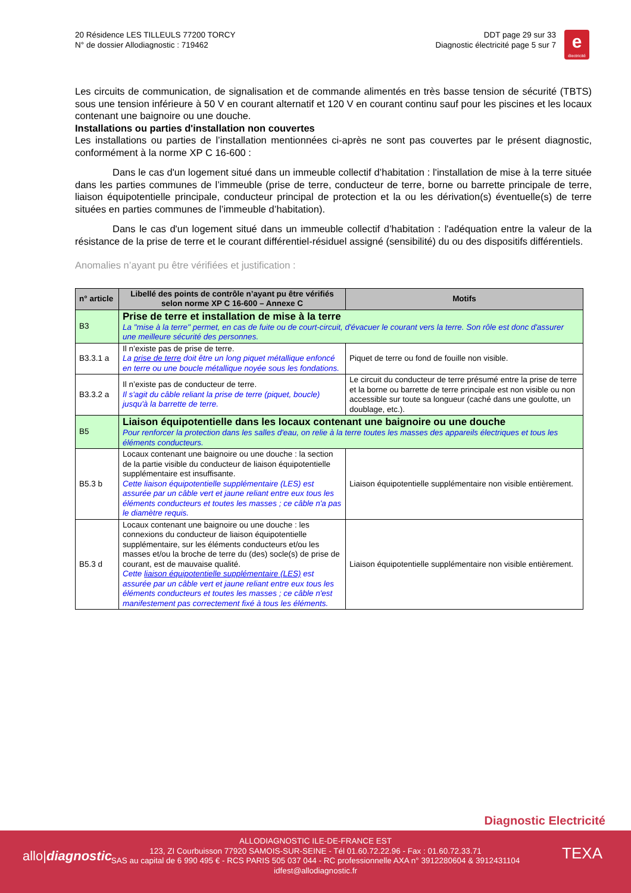20 Résidence LES TILLEULS 77200 TORCY
N° de dossier Allodiagnostic : 719462
DDT page 29 sur 33
Diagnostic électricité page 5 sur 7
e
électricité
Les circuits de communication, de signalisation et de commande alimentés en très basse tension de sécurité (TBTS) sous une tension inférieure à 50 V en courant alternatif et 120 V en courant continu sauf pour les piscines et les locaux contenant une baignoire ou une douche.
Installations ou parties d'installation non couvertes
Les installations ou parties de l’installation mentionnées ci-après ne sont pas couvertes par le présent diagnostic, conformément à la norme XP C 16-600 :
Dans le cas d'un logement situé dans un immeuble collectif d’habitation : l'installation de mise à la terre située dans les parties communes de l’immeuble (prise de terre, conducteur de terre, borne ou barrette principale de terre, liaison équipotentielle principale, conducteur principal de protection et la ou les dérivation(s) éventuelle(s) de terre situées en parties communes de l’immeuble d’habitation).
Dans le cas d'un logement situé dans un immeuble collectif d’habitation : l'adéquation entre la valeur de la résistance de la prise de terre et le courant différentiel-résiduel assigné (sensibilité) du ou des dispositifs différentiels.
Anomalies n’ayant pu être vérifiées et justification :
| n° article | Libellé des points de contrôle n’ayant pu être vérifiés selon norme XP C 16-600 – Annexe C | Motifs |
| --- | --- | --- |
| B3 | Prise de terre et installation de mise à la terre La "mise à la terre" permet, en cas de fuite ou de court-circuit, d'évacuer le courant vers la terre. Son rôle est donc d'assurer une meilleure sécurité des personnes. | |
| B3.3.1 a | Il n’existe pas de prise de terre. La prise de terre doit être un long piquet métallique enfoncé en terre ou une boucle métallique noyée sous les fondations. | Piquet de terre ou fond de fouille non visible. |
| B3.3.2 a | Il n’existe pas de conducteur de terre. Il s'agit du câble reliant la prise de terre (piquet, boucle) jusqu'à la barrette de terre. | Le circuit du conducteur de terre présumé entre la prise de terre et la borne ou barrette de terre principale est non visible ou non accessible sur toute sa longueur (caché dans une goulotte, un doublage, etc.). |
| B5 | Liaison équipotentielle dans les locaux contenant une baignoire ou une douche Pour renforcer la protection dans les salles d'eau, on relie à la terre toutes les masses des appareils électriques et tous les éléments conducteurs. | |
| B5.3 b | Locaux contenant une baignoire ou une douche : la section de la partie visible du conducteur de liaison équipotentielle supplémentaire est insuffisante. Cette liaison équipotentielle supplémentaire (LES) est assurée par un câble vert et jaune reliant entre eux tous les éléments conducteurs et toutes les masses ; ce câble n'a pas le diamètre requis. | Liaison équipotentielle supplémentaire non visible entièrement. |
| B5.3 d | Locaux contenant une baignoire ou une douche : les connexions du conducteur de liaison équipotentielle supplémentaire, sur les éléments conducteurs et/ou les masses et/ou la broche de terre du (des) socle(s) de prise de courant, est de mauvaise qualité. Cette liaison équipotentielle supplémentaire (LES) est assurée par un câble vert et jaune reliant entre eux tous les éléments conducteurs et toutes les masses ; ce câble n'est manifestement pas correctement fixé à tous les éléments. | Liaison équipotentielle supplémentaire non visible entièrement. |
Diagnostic Electricité
allo|diagnostic TEXA
ALLODIAGNOSTIC ILE-DE-FRANCE EST
123, ZI Courbuisson 77920 SAMOIS-SUR-SEINE - Tél 01.60.72.22.96 - Fax : 01.60.72.33.71
SAS au capital de 6 990 495 € - RCS PARIS 505 037 044 - RC professionnelle AXA n° 3912280604 & 3912431104
idfest@allodiagnostic.fr